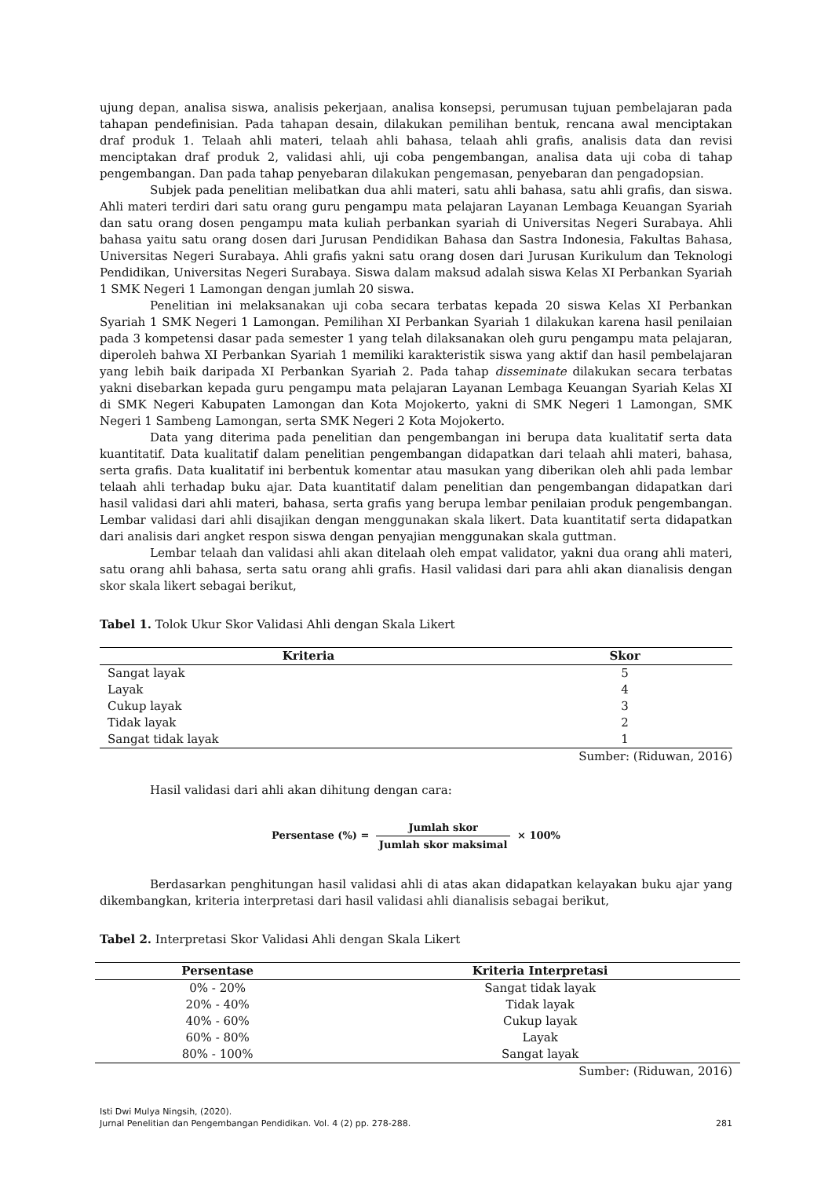ujung depan, analisa siswa, analisis pekerjaan, analisa konsepsi, perumusan tujuan pembelajaran pada tahapan pendefinisian. Pada tahapan desain, dilakukan pemilihan bentuk, rencana awal menciptakan draf produk 1. Telaah ahli materi, telaah ahli bahasa, telaah ahli grafis, analisis data dan revisi menciptakan draf produk 2, validasi ahli, uji coba pengembangan, analisa data uji coba di tahap pengembangan. Dan pada tahap penyebaran dilakukan pengemasan, penyebaran dan pengadopsian.
Subjek pada penelitian melibatkan dua ahli materi, satu ahli bahasa, satu ahli grafis, dan siswa. Ahli materi terdiri dari satu orang guru pengampu mata pelajaran Layanan Lembaga Keuangan Syariah dan satu orang dosen pengampu mata kuliah perbankan syariah di Universitas Negeri Surabaya. Ahli bahasa yaitu satu orang dosen dari Jurusan Pendidikan Bahasa dan Sastra Indonesia, Fakultas Bahasa, Universitas Negeri Surabaya. Ahli grafis yakni satu orang dosen dari Jurusan Kurikulum dan Teknologi Pendidikan, Universitas Negeri Surabaya. Siswa dalam maksud adalah siswa Kelas XI Perbankan Syariah 1 SMK Negeri 1 Lamongan dengan jumlah 20 siswa.
Penelitian ini melaksanakan uji coba secara terbatas kepada 20 siswa Kelas XI Perbankan Syariah 1 SMK Negeri 1 Lamongan. Pemilihan XI Perbankan Syariah 1 dilakukan karena hasil penilaian pada 3 kompetensi dasar pada semester 1 yang telah dilaksanakan oleh guru pengampu mata pelajaran, diperoleh bahwa XI Perbankan Syariah 1 memiliki karakteristik siswa yang aktif dan hasil pembelajaran yang lebih baik daripada XI Perbankan Syariah 2. Pada tahap disseminate dilakukan secara terbatas yakni disebarkan kepada guru pengampu mata pelajaran Layanan Lembaga Keuangan Syariah Kelas XI di SMK Negeri Kabupaten Lamongan dan Kota Mojokerto, yakni di SMK Negeri 1 Lamongan, SMK Negeri 1 Sambeng Lamongan, serta SMK Negeri 2 Kota Mojokerto.
Data yang diterima pada penelitian dan pengembangan ini berupa data kualitatif serta data kuantitatif. Data kualitatif dalam penelitian pengembangan didapatkan dari telaah ahli materi, bahasa, serta grafis. Data kualitatif ini berbentuk komentar atau masukan yang diberikan oleh ahli pada lembar telaah ahli terhadap buku ajar. Data kuantitatif dalam penelitian dan pengembangan didapatkan dari hasil validasi dari ahli materi, bahasa, serta grafis yang berupa lembar penilaian produk pengembangan. Lembar validasi dari ahli disajikan dengan menggunakan skala likert. Data kuantitatif serta didapatkan dari analisis dari angket respon siswa dengan penyajian menggunakan skala guttman.
Lembar telaah dan validasi ahli akan ditelaah oleh empat validator, yakni dua orang ahli materi, satu orang ahli bahasa, serta satu orang ahli grafis. Hasil validasi dari para ahli akan dianalisis dengan skor skala likert sebagai berikut,
Tabel 1. Tolok Ukur Skor Validasi Ahli dengan Skala Likert
| Kriteria | Skor |
| --- | --- |
| Sangat layak | 5 |
| Layak | 4 |
| Cukup layak | 3 |
| Tidak layak | 2 |
| Sangat tidak layak | 1 |
Sumber: (Riduwan, 2016)
Hasil validasi dari ahli akan dihitung dengan cara:
Persentase (%) = Jumlah skor Jumlah skor maksimal × 100%
Berdasarkan penghitungan hasil validasi ahli di atas akan didapatkan kelayakan buku ajar yang dikembangkan, kriteria interpretasi dari hasil validasi ahli dianalisis sebagai berikut,
Tabel 2. Interpretasi Skor Validasi Ahli dengan Skala Likert
| Persentase | Kriteria Interpretasi |
| --- | --- |
| 0% - 20% | Sangat tidak layak |
| 20% - 40% | Tidak layak |
| 40% - 60% | Cukup layak |
| 60% - 80% | Layak |
| 80% - 100% | Sangat layak |
Sumber: (Riduwan, 2016)
Isti Dwi Mulya Ningsih, (2020).
Jurnal Penelitian dan Pengembangan Pendidikan. Vol. 4 (2) pp. 278-288. 281